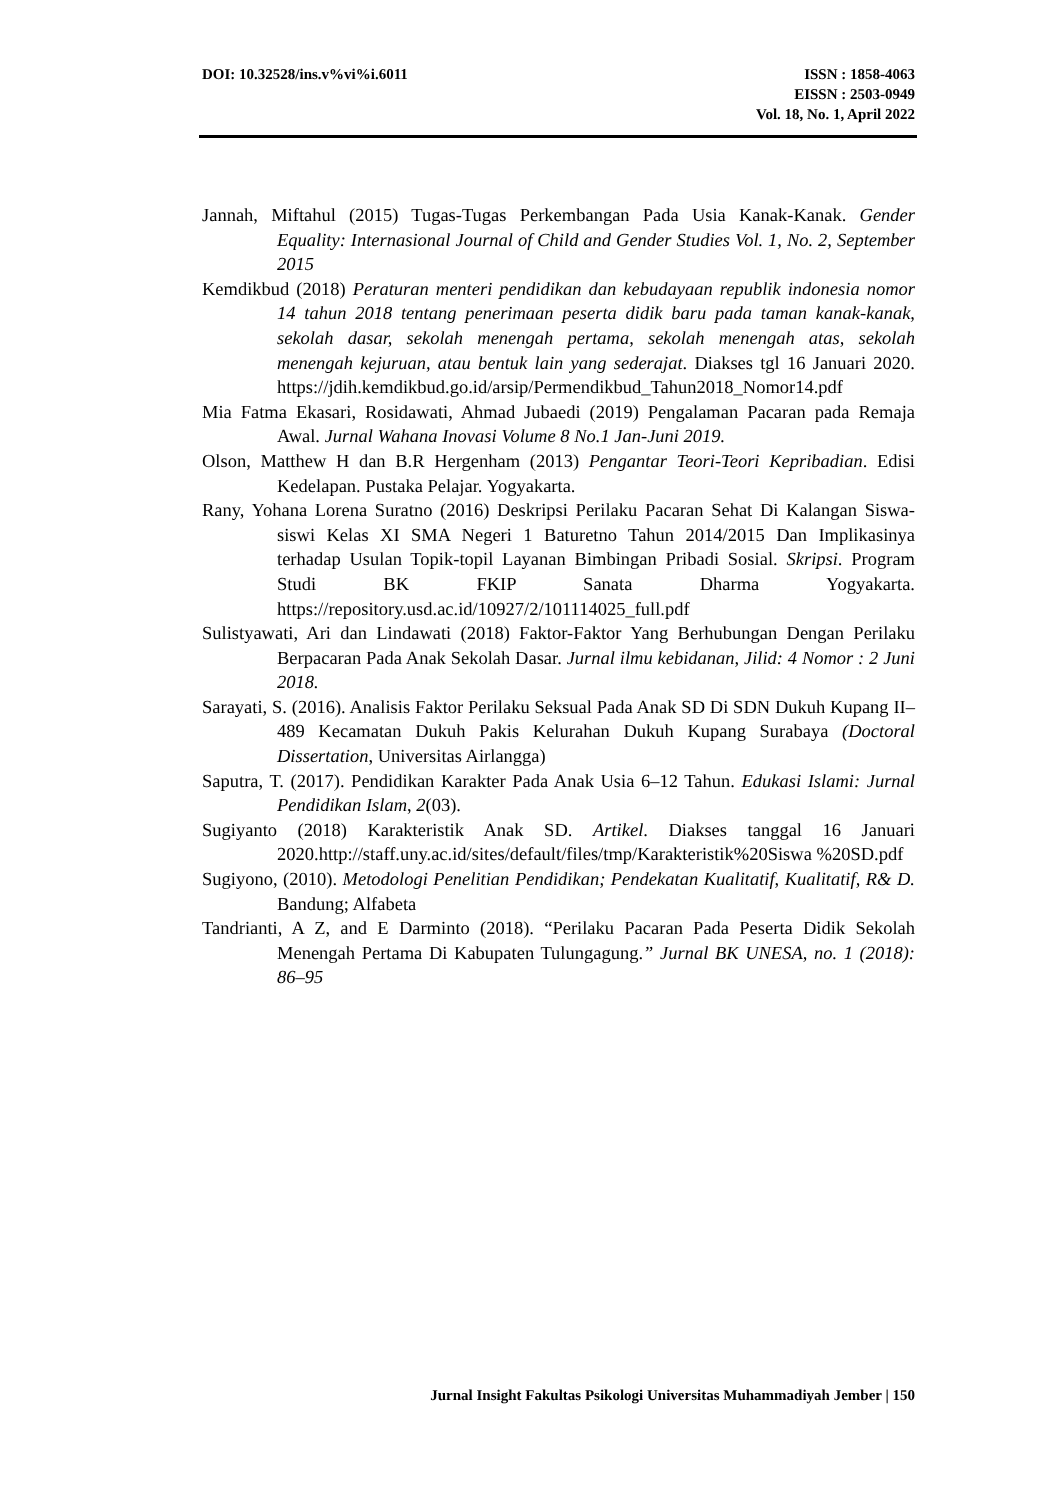DOI: 10.32528/ins.v%vi%i.6011 ISSN : 1858-4063
EISSN : 2503-0949
Vol. 18, No. 1, April 2022
Jannah, Miftahul (2015) Tugas-Tugas Perkembangan Pada Usia Kanak-Kanak. Gender Equality: Internasional Journal of Child and Gender Studies Vol. 1, No. 2, September 2015
Kemdikbud (2018) Peraturan menteri pendidikan dan kebudayaan republik indonesia nomor 14 tahun 2018 tentang penerimaan peserta didik baru pada taman kanak-kanak, sekolah dasar, sekolah menengah pertama, sekolah menengah atas, sekolah menengah kejuruan, atau bentuk lain yang sederajat. Diakses tgl 16 Januari 2020. https://jdih.kemdikbud.go.id/arsip/Permendikbud_Tahun2018_Nomor14.pdf
Mia Fatma Ekasari, Rosidawati, Ahmad Jubaedi (2019) Pengalaman Pacaran pada Remaja Awal. Jurnal Wahana Inovasi Volume 8 No.1 Jan-Juni 2019.
Olson, Matthew H dan B.R Hergenham (2013) Pengantar Teori-Teori Kepribadian. Edisi Kedelapan. Pustaka Pelajar. Yogyakarta.
Rany, Yohana Lorena Suratno (2016) Deskripsi Perilaku Pacaran Sehat Di Kalangan Siswa-siswi Kelas XI SMA Negeri 1 Baturetno Tahun 2014/2015 Dan Implikasinya terhadap Usulan Topik-topil Layanan Bimbingan Pribadi Sosial. Skripsi. Program Studi BK FKIP Sanata Dharma Yogyakarta. https://repository.usd.ac.id/10927/2/101114025_full.pdf
Sulistyawati, Ari dan Lindawati (2018) Faktor-Faktor Yang Berhubungan Dengan Perilaku Berpacaran Pada Anak Sekolah Dasar. Jurnal ilmu kebidanan, Jilid: 4 Nomor : 2 Juni 2018.
Sarayati, S. (2016). Analisis Faktor Perilaku Seksual Pada Anak SD Di SDN Dukuh Kupang II–489 Kecamatan Dukuh Pakis Kelurahan Dukuh Kupang Surabaya (Doctoral Dissertation, Universitas Airlangga)
Saputra, T. (2017). Pendidikan Karakter Pada Anak Usia 6–12 Tahun. Edukasi Islami: Jurnal Pendidikan Islam, 2(03).
Sugiyanto (2018) Karakteristik Anak SD. Artikel. Diakses tanggal 16 Januari 2020.http://staff.uny.ac.id/sites/default/files/tmp/Karakteristik%20Siswa %20SD.pdf
Sugiyono, (2010). Metodologi Penelitian Pendidikan; Pendekatan Kualitatif, Kualitatif, R& D. Bandung; Alfabeta
Tandrianti, A Z, and E Darminto (2018). “Perilaku Pacaran Pada Peserta Didik Sekolah Menengah Pertama Di Kabupaten Tulungagung.” Jurnal BK UNESA, no. 1 (2018): 86–95
Jurnal Insight Fakultas Psikologi Universitas Muhammadiyah Jember | 150